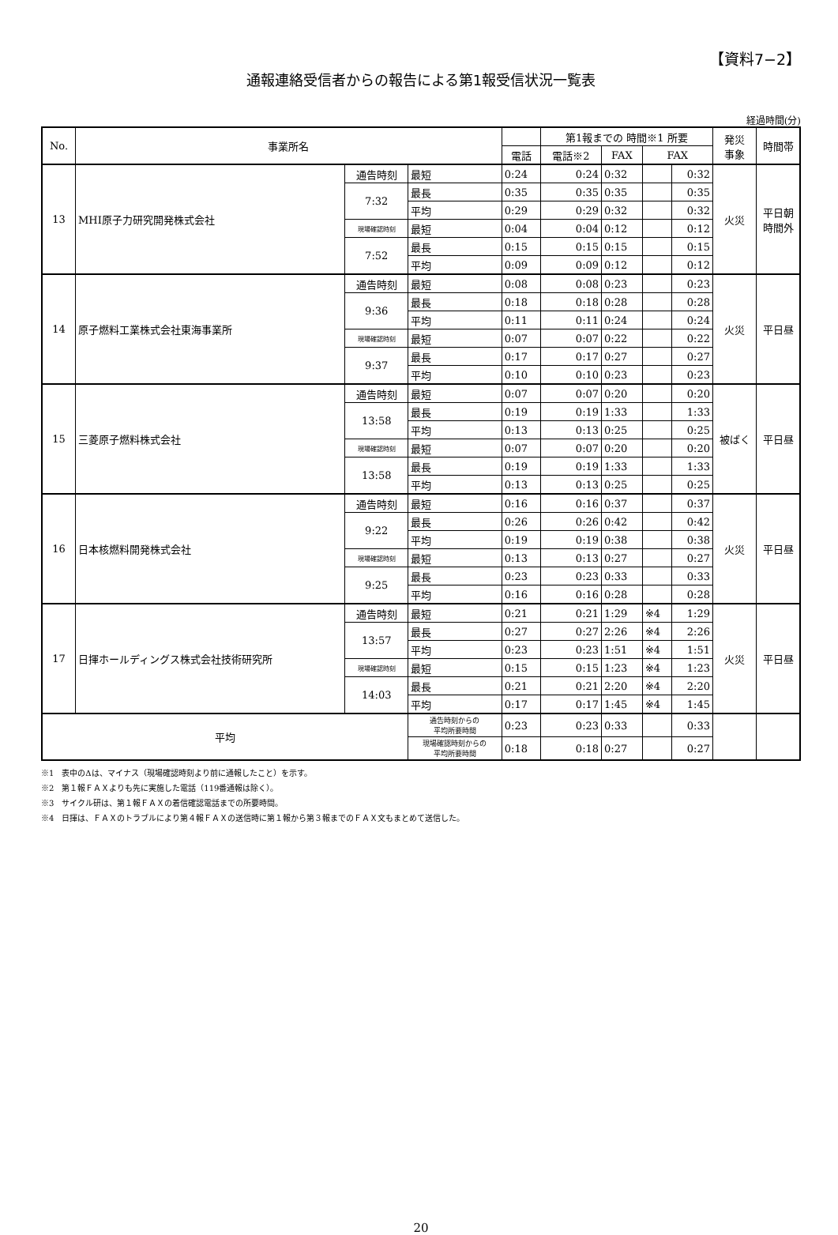【資料7−2】
通報連絡受信者からの報告による第1報受信状況一覧表
経過時間(分)
| No. | 事業所名 | | | | 第1報までの 時間※1 所要 | | | | 発災 事象 | 時間帯 |
| --- | --- | --- | --- | --- | --- | --- | --- | --- | --- | --- |
| | | | | 電話 | 電話※2 | FAX | FAX | | | |
| 13 | MHI原子力研究開発株式会社 | 通告時刻 | 最短 | 0:24 | 0:24 | 0:32 | | 0:32 | 火災 | 平日朝 時間外 |
| | | 7:32 | 最長 | 0:35 | 0:35 | 0:35 | | 0:35 | | |
| | | | 平均 | 0:29 | 0:29 | 0:32 | | 0:32 | | |
| | | 現場確認時刻 | 最短 | 0:04 | 0:04 | 0:12 | | 0:12 | | |
| | | 7:52 | 最長 | 0:15 | 0:15 | 0:15 | | 0:15 | | |
| | | | 平均 | 0:09 | 0:09 | 0:12 | | 0:12 | | |
| 14 | 原子燃料工業株式会社東海事業所 | 通告時刻 | 最短 | 0:08 | 0:08 | 0:23 | | 0:23 | 火災 | 平日昼 |
| | | 9:36 | 最長 | 0:18 | 0:18 | 0:28 | | 0:28 | | |
| | | | 平均 | 0:11 | 0:11 | 0:24 | | 0:24 | | |
| | | 現場確認時刻 | 最短 | 0:07 | 0:07 | 0:22 | | 0:22 | | |
| | | 9:37 | 最長 | 0:17 | 0:17 | 0:27 | | 0:27 | | |
| | | | 平均 | 0:10 | 0:10 | 0:23 | | 0:23 | | |
| 15 | 三菱原子燃料株式会社 | 通告時刻 | 最短 | 0:07 | 0:07 | 0:20 | | 0:20 | 被ばく | 平日昼 |
| | | 13:58 | 最長 | 0:19 | 0:19 | 1:33 | | 1:33 | | |
| | | | 平均 | 0:13 | 0:13 | 0:25 | | 0:25 | | |
| | | 現場確認時刻 | 最短 | 0:07 | 0:07 | 0:20 | | 0:20 | | |
| | | 13:58 | 最長 | 0:19 | 0:19 | 1:33 | | 1:33 | | |
| | | | 平均 | 0:13 | 0:13 | 0:25 | | 0:25 | | |
| 16 | 日本核燃料開発株式会社 | 通告時刻 | 最短 | 0:16 | 0:16 | 0:37 | | 0:37 | 火災 | 平日昼 |
| | | 9:22 | 最長 | 0:26 | 0:26 | 0:42 | | 0:42 | | |
| | | | 平均 | 0:19 | 0:19 | 0:38 | | 0:38 | | |
| | | 現場確認時刻 | 最短 | 0:13 | 0:13 | 0:27 | | 0:27 | | |
| | | 9:25 | 最長 | 0:23 | 0:23 | 0:33 | | 0:33 | | |
| | | | 平均 | 0:16 | 0:16 | 0:28 | | 0:28 | | |
| 17 | 日揮ホールディングス株式会社技術研究所 | 通告時刻 | 最短 | 0:21 | 0:21 | 1:29 | ※4 | 1:29 | 火災 | 平日昼 |
| | | 13:57 | 最長 | 0:27 | 0:27 | 2:26 | ※4 | 2:26 | | |
| | | | 平均 | 0:23 | 0:23 | 1:51 | ※4 | 1:51 | | |
| | | 現場確認時刻 | 最短 | 0:15 | 0:15 | 1:23 | ※4 | 1:23 | | |
| | | 14:03 | 最長 | 0:21 | 0:21 | 2:20 | ※4 | 2:20 | | |
| | | | 平均 | 0:17 | 0:17 | 1:45 | ※4 | 1:45 | | |
| 平均 | | | 通告時刻からの 平均所要時間 | 0:23 | 0:23 | 0:33 | | 0:33 | | |
| | | | 現場確認時刻からの 平均所要時間 | 0:18 | 0:18 | 0:27 | | 0:27 | | |
※1　表中のΔは、マイナス（現場確認時刻より前に通報したこと）を示す。
※2　第１報ＦＡＸよりも先に実施した電話（119番通報は除く）。
※3　サイクル研は、第１報ＦＡＸの着信確認電話までの所要時間。
※4　日揮は、ＦＡＸのトラブルにより第４報ＦＡＸの送信時に第１報から第３報までのＦＡＸ文もまとめて送信した。
20